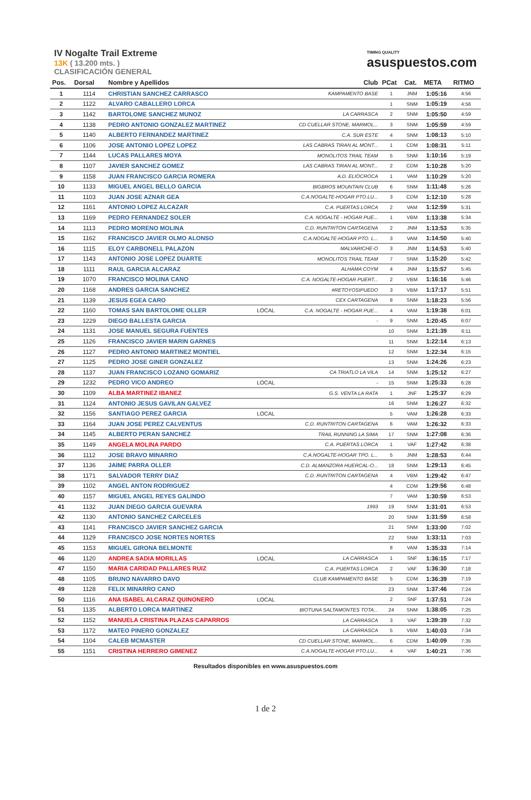IV Nogalte Trail Extreme
13K ( 13.200 mts. )
CLASIFICACIÓN GENERAL
TIMING QUALITY
asuspuestos.com
| Pos. | Dorsal | Nombre y Apellidos | | Club | PCat | Cat. | META | RITMO |
| --- | --- | --- | --- | --- | --- | --- | --- | --- |
| 1 | 1114 | CHRISTIAN SANCHEZ CARRASCO | | KAMPAMENTO BASE | 1 | JNM | 1:05:16 | 4:56 |
| 2 | 1122 | ALVARO CABALLERO LORCA | | | 1 | SNM | 1:05:19 | 4:56 |
| 3 | 1142 | BARTOLOME SANCHEZ MUNOZ | | LA CARRASCA | 2 | SNM | 1:05:50 | 4:59 |
| 4 | 1138 | PEDRO ANTONIO GONZALEZ MARTINEZ | | CD CUELLAR STONE, MARMOL... | 3 | SNM | 1:05:59 | 4:59 |
| 5 | 1140 | ALBERTO FERNANDEZ MARTINEZ | | C.A. SUR ESTE | 4 | SNM | 1:08:13 | 5:10 |
| 6 | 1106 | JOSE ANTONIO LOPEZ LOPEZ | | LAS CABRAS TIRAN AL MONT... | 1 | CDM | 1:08:31 | 5:11 |
| 7 | 1144 | LUCAS PALLARES MOYA | | MONOLITOS TRAIL TEAM | 5 | SNM | 1:10:16 | 5:19 |
| 8 | 1107 | JAVIER SANCHEZ GOMEZ | | LAS CABRAS TIRAN AL MONT... | 2 | CDM | 1:10:28 | 5:20 |
| 9 | 1158 | JUAN FRANCISCO GARCIA ROMERA | | A.D. ELIOCROCA | 1 | VAM | 1:10:29 | 5:20 |
| 10 | 1133 | MIGUEL ANGEL BELLO GARCIA | | BIGBROS MOUNTAIN CLUB | 6 | SNM | 1:11:48 | 5:26 |
| 11 | 1103 | JUAN JOSE AZNAR GEA | | C.A.NOGALTE-HOGAR PTO.LU... | 3 | CDM | 1:12:10 | 5:28 |
| 12 | 1161 | ANTONIO LOPEZ ALCAZAR | | C.A. PUERTAS LORCA | 2 | VAM | 1:12:59 | 5:31 |
| 13 | 1169 | PEDRO FERNANDEZ SOLER | | C.A. NOGALTE - HOGAR PUE... | 1 | VBM | 1:13:38 | 5:34 |
| 14 | 1113 | PEDRO MORENO MOLINA | | C.D. RUNTRITON CARTAGENA | 2 | JNM | 1:13:53 | 5:35 |
| 15 | 1162 | FRANCISCO JAVIER OLMO ALONSO | | C.A.NOGALTE-HOGAR PTO. L... | 3 | VAM | 1:14:50 | 5:40 |
| 16 | 1115 | ELOY CARBONELL PALAZON | | MALVARICHE-O | 3 | JNM | 1:14:53 | 5:40 |
| 17 | 1143 | ANTONIO JOSE LOPEZ DUARTE | | MONOLITOS TRAIL TEAM | 7 | SNM | 1:15:20 | 5:42 |
| 18 | 1111 | RAUL GARCIA ALCARAZ | | ALHAMA COYM | 4 | JNM | 1:15:57 | 5:45 |
| 19 | 1070 | FRANCISCO MOLINA CANO | | C.A. NOGALTE-HOGAR PUERT... | 2 | VBM | 1:16:16 | 5:46 |
| 20 | 1168 | ANDRES GARCIA SANCHEZ | | #RETOYOSIPUEDO | 3 | VBM | 1:17:17 | 5:51 |
| 21 | 1139 | JESUS EGEA CARO | | CEX CARTAGENA | 8 | SNM | 1:18:23 | 5:56 |
| 22 | 1160 | TOMAS SAN BARTOLOME OLLER | LOCAL | C.A. NOGALTE - HOGAR PUE... | 4 | VAM | 1:19:38 | 6:01 |
| 23 | 1229 | DIEGO BALLESTA GARCIA | | - | 9 | SNM | 1:20:45 | 6:07 |
| 24 | 1131 | JOSE MANUEL SEGURA FUENTES | | | 10 | SNM | 1:21:39 | 6:11 |
| 25 | 1126 | FRANCISCO JAVIER MARIN GARNES | | | 11 | SNM | 1:22:14 | 6:13 |
| 26 | 1127 | PEDRO ANTONIO MARTINEZ MONTIEL | | | 12 | SNM | 1:22:34 | 6:15 |
| 27 | 1125 | PEDRO JOSE GINER GONZALEZ | | | 13 | SNM | 1:24:26 | 6:23 |
| 28 | 1137 | JUAN FRANCISCO LOZANO GOMARIZ | | CA TRIATLO LA VILA | 14 | SNM | 1:25:12 | 6:27 |
| 29 | 1232 | PEDRO VICO ANDREO | LOCAL | - | 15 | SNM | 1:25:33 | 6:28 |
| 30 | 1109 | ALBA MARTINEZ IBANEZ | | G.S. VENTA LA RATA | 1 | JNF | 1:25:37 | 6:29 |
| 31 | 1124 | ANTONIO JESUS GAVILAN GALVEZ | | | 16 | SNM | 1:26:27 | 6:32 |
| 32 | 1156 | SANTIAGO PEREZ GARCIA | LOCAL | | 5 | VAM | 1:26:28 | 6:33 |
| 33 | 1164 | JUAN JOSE PEREZ CALVENTUS | | C.D. RUNTRITON CARTAGENA | 6 | VAM | 1:26:32 | 6:33 |
| 34 | 1145 | ALBERTO PERAN SANCHEZ | | TRAIL RUNNING LA SIMA | 17 | SNM | 1:27:08 | 6:36 |
| 35 | 1149 | ANGELA MOLINA PARDO | | C.A. PUERTAS LORCA | 1 | VAF | 1:27:42 | 6:38 |
| 36 | 1112 | JOSE BRAVO MINARRO | | C.A.NOGALTE-HOGAR TPO. L... | 5 | JNM | 1:28:53 | 6:44 |
| 37 | 1136 | JAIME PARRA OLLER | | C.D. ALMANZORA HUERCAL-O... | 18 | SNM | 1:29:13 | 6:45 |
| 38 | 1171 | SALVADOR TERRY DIAZ | | C.D. RUNTRITON CARTAGENA | 4 | VBM | 1:29:42 | 6:47 |
| 39 | 1102 | ANGEL ANTON RODRIGUEZ | | | 4 | CDM | 1:29:56 | 6:48 |
| 40 | 1157 | MIGUEL ANGEL REYES GALINDO | | | 7 | VAM | 1:30:59 | 6:53 |
| 41 | 1132 | JUAN DIEGO GARCIA GUEVARA | | 1993 | 19 | SNM | 1:31:01 | 6:53 |
| 42 | 1130 | ANTONIO SANCHEZ CARCELES | | | 20 | SNM | 1:31:59 | 6:58 |
| 43 | 1141 | FRANCISCO JAVIER SANCHEZ GARCIA | | | 21 | SNM | 1:33:00 | 7:02 |
| 44 | 1129 | FRANCISCO JOSE NORTES NORTES | | | 22 | SNM | 1:33:11 | 7:03 |
| 45 | 1153 | MIGUEL GIRONA BELMONTE | | | 8 | VAM | 1:35:33 | 7:14 |
| 46 | 1120 | ANDREA SADIA MORILLAS | LOCAL | LA CARRASCA | 1 | SNF | 1:36:15 | 7:17 |
| 47 | 1150 | MARIA CARIDAD PALLARES RUIZ | | C.A. PUERTAS LORCA | 2 | VAF | 1:36:30 | 7:18 |
| 48 | 1105 | BRUNO NAVARRO DAVO | | CLUB KAMPAMENTO BASE | 5 | CDM | 1:36:39 | 7:19 |
| 49 | 1128 | FELIX MINARRO CANO | | | 23 | SNM | 1:37:46 | 7:24 |
| 50 | 1116 | ANA ISABEL ALCARAZ QUINONERO | LOCAL | | 2 | SNF | 1:37:51 | 7:24 |
| 51 | 1135 | ALBERTO LORCA MARTINEZ | | BIOTUNA SALTAMONTES TOTA... | 24 | SNM | 1:38:05 | 7:25 |
| 52 | 1152 | MANUELA CRISTINA PLAZAS CAPARROS | | LA CARRASCA | 3 | VAF | 1:39:39 | 7:32 |
| 53 | 1172 | MATEO PINERO GONZALEZ | | LA CARRASCA | 5 | VBM | 1:40:03 | 7:34 |
| 54 | 1104 | CALEB MCMASTER | | CD CUELLAR STONE, MARMOL... | 6 | CDM | 1:40:09 | 7:35 |
| 55 | 1151 | CRISTINA HERRERO GIMENEZ | | C.A.NOGALTE-HOGAR PTO.LU... | 4 | VAF | 1:40:21 | 7:36 |
Resultados disponibles en www.asuspuestos.com
1 de 2